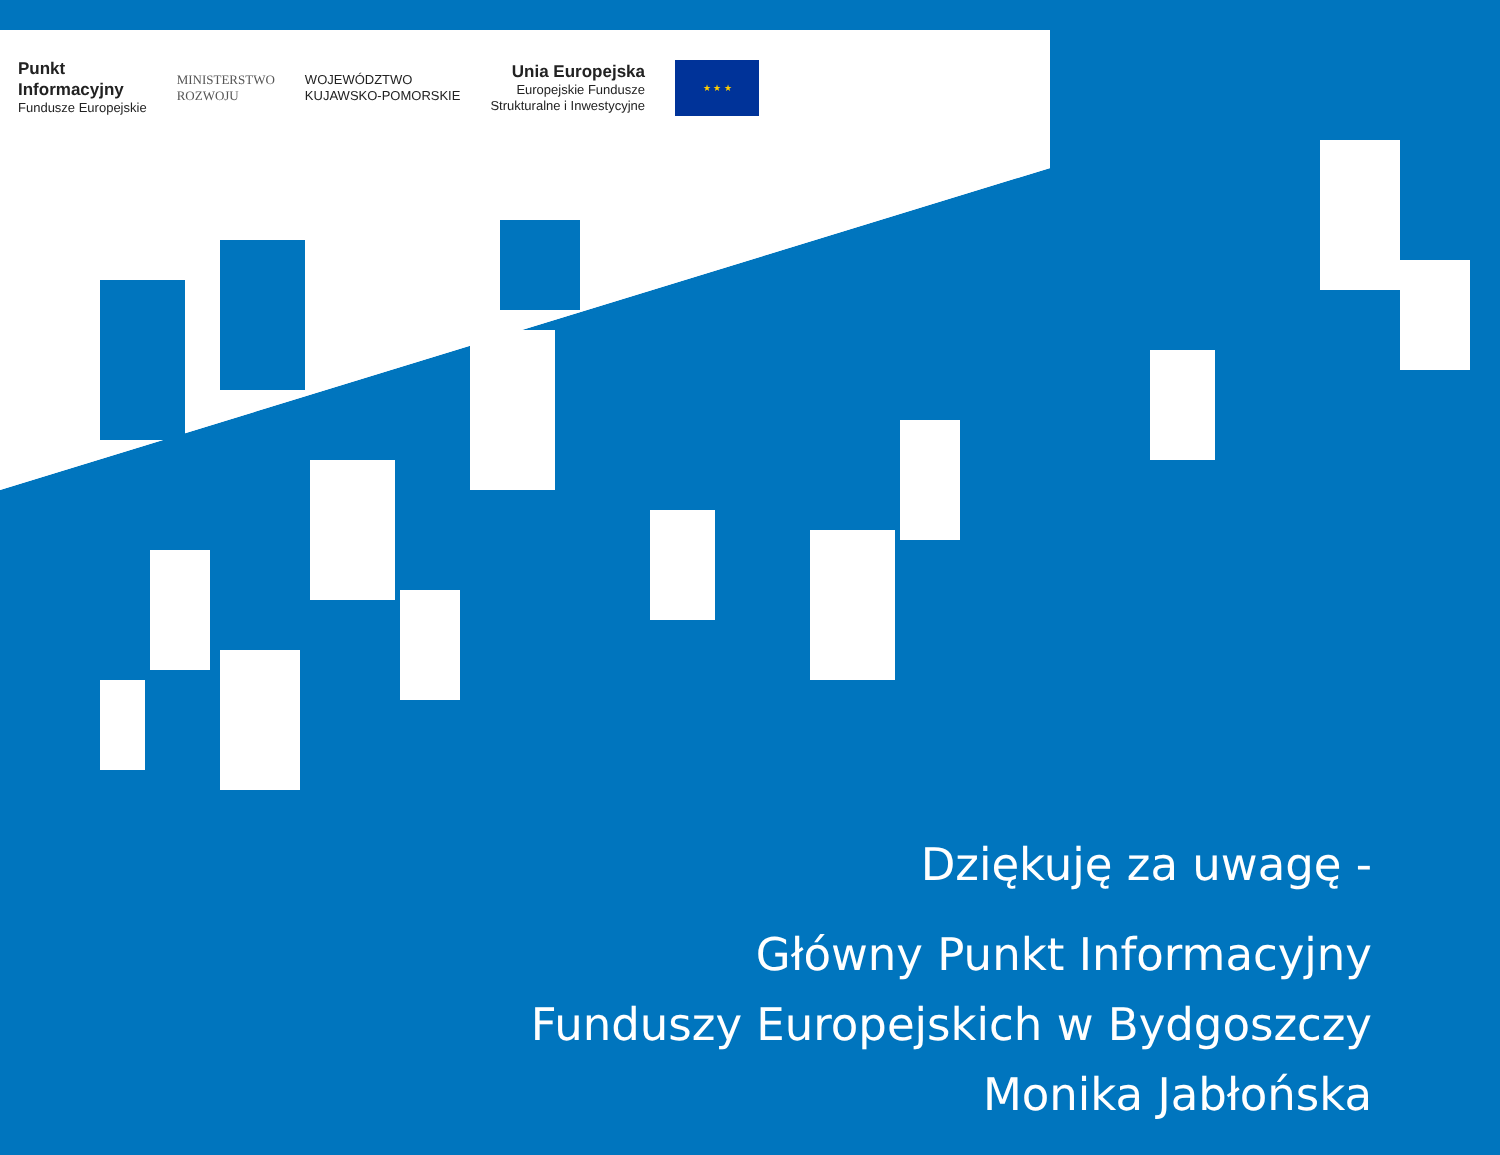Punkt
Informacyjny
Fundusze Europejskie
MINISTERSTWO
ROZWOJU
WOJEWÓDZTWO
KUJAWSKO-POMORSKIE
Unia Europejska
Europejskie Fundusze
Strukturalne i Inwestycyjne
★ ★ ★
Dziękuję za uwagę -
Główny Punkt Informacyjny
Funduszy Europejskich w Bydgoszczy
Monika Jabłońska